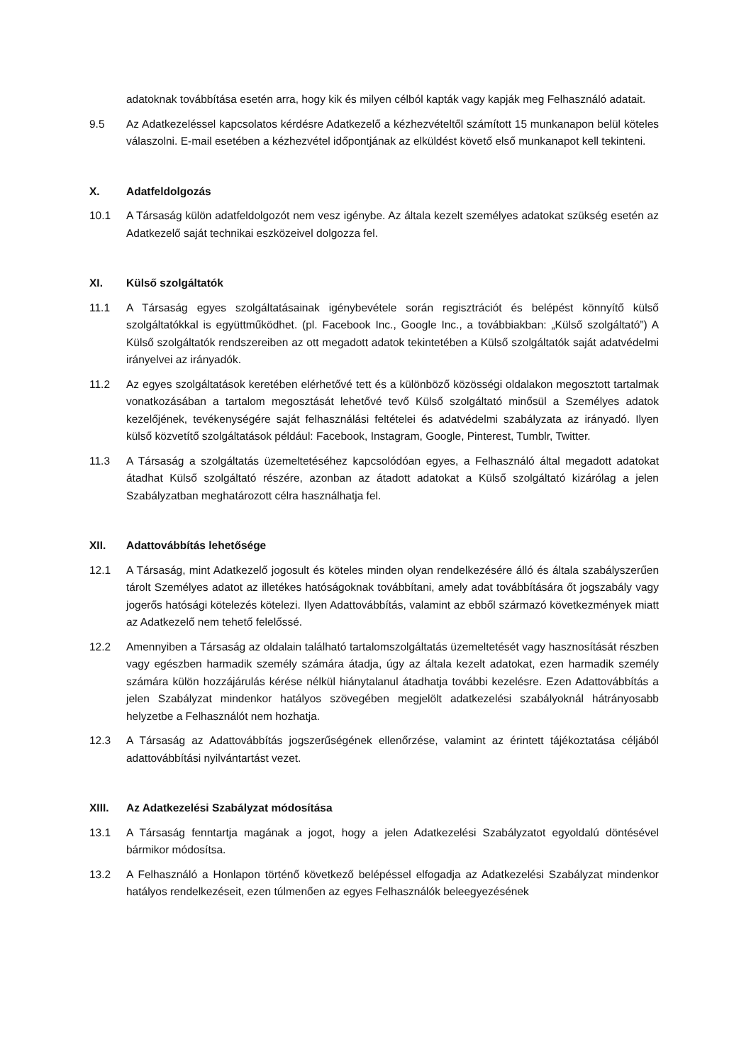adatoknak továbbítása esetén arra, hogy kik és milyen célból kapták vagy kapják meg Felhasználó adatait.
9.5 Az Adatkezeléssel kapcsolatos kérdésre Adatkezelő a kézhezvételtől számított 15 munkanapon belül köteles válaszolni. E-mail esetében a kézhezvétel időpontjának az elküldést követő első munkanapot kell tekinteni.
X. Adatfeldolgozás
10.1 A Társaság külön adatfeldolgozót nem vesz igénybe. Az általa kezelt személyes adatokat szükség esetén az Adatkezelő saját technikai eszközeivel dolgozza fel.
XI. Külső szolgáltatók
11.1 A Társaság egyes szolgáltatásainak igénybevétele során regisztrációt és belépést könnyítő külső szolgáltatókkal is együttműködhet. (pl. Facebook Inc., Google Inc., a továbbiakban: „Külső szolgáltató”) A Külső szolgáltatók rendszereiben az ott megadott adatok tekintetében a Külső szolgáltatók saját adatvédelmi irányelvei az irányadók.
11.2 Az egyes szolgáltatások keretében elérhetővé tett és a különböző közösségi oldalakon megosztott tartalmak vonatkozásában a tartalom megosztását lehetővé tevő Külső szolgáltató minősül a Személyes adatok kezelőjének, tevékenységére saját felhasználási feltételei és adatvédelmi szabályzata az irányadó. Ilyen külső közvetítő szolgáltatások például: Facebook, Instagram, Google, Pinterest, Tumblr, Twitter.
11.3 A Társaság a szolgáltatás üzemeltetéséhez kapcsolódóan egyes, a Felhasználó által megadott adatokat átadhat Külső szolgáltató részére, azonban az átadott adatokat a Külső szolgáltató kizárólag a jelen Szabályzatban meghatározott célra használhatja fel.
XII. Adattovábbítás lehetősége
12.1 A Társaság, mint Adatkezelő jogosult és köteles minden olyan rendelkezésére álló és általa szabályszerűen tárolt Személyes adatot az illetékes hatóságoknak továbbítani, amely adat továbbítására őt jogszabály vagy jogerős hatósági kötelezés kötelezi. Ilyen Adattovábbítás, valamint az ebből származó következmények miatt az Adatkezelő nem tehető felelőssé.
12.2 Amennyiben a Társaság az oldalain található tartalomszolgáltatás üzemeltetését vagy hasznosítását részben vagy egészben harmadik személy számára átadja, úgy az általa kezelt adatokat, ezen harmadik személy számára külön hozzájárulás kérése nélkül hiánytalanul átadhatja további kezelésre. Ezen Adattovábbítás a jelen Szabályzat mindenkor hatályos szövegében megjelölt adatkezelési szabályoknál hátrányosabb helyzetbe a Felhasználót nem hozhatja.
12.3 A Társaság az Adattovábbítás jogszerűségének ellenőrzése, valamint az érintett tájékoztatása céljából adattovábbítási nyilvántartást vezet.
XIII. Az Adatkezelési Szabályzat módosítása
13.1 A Társaság fenntartja magának a jogot, hogy a jelen Adatkezelési Szabályzatot egyoldalú döntésével bármikor módosítsa.
13.2 A Felhasználó a Honlapon történő következő belépéssel elfogadja az Adatkezelési Szabályzat mindenkor hatályos rendelkezéseit, ezen túlmenően az egyes Felhasználók beleegyezésének